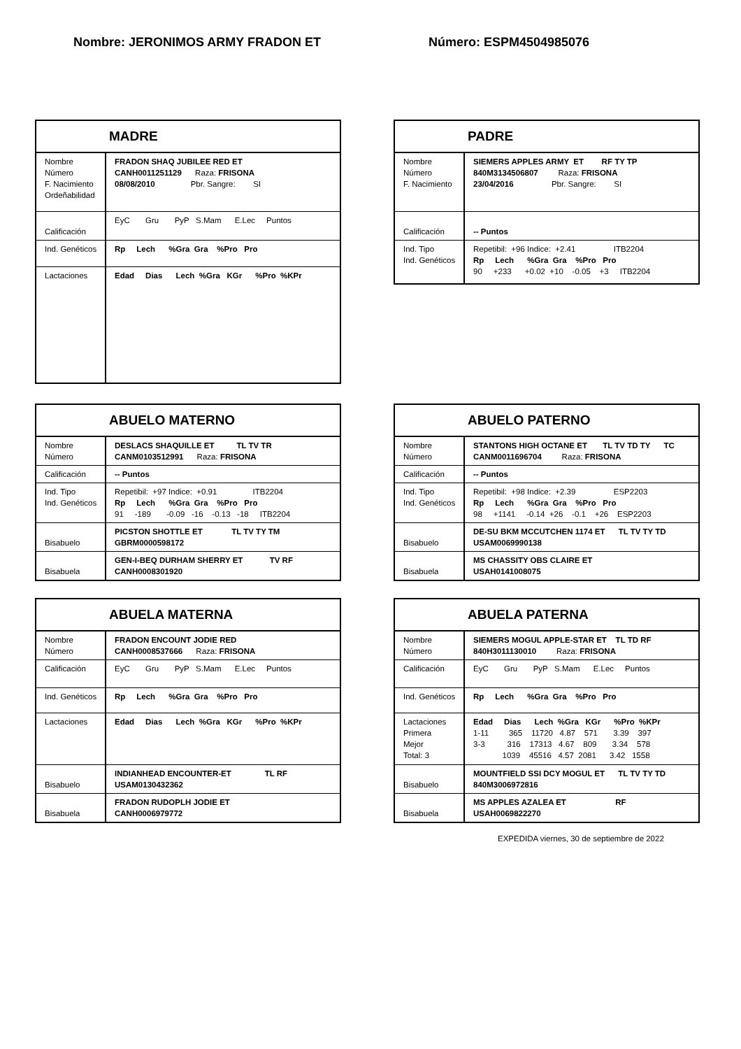Nombre: JERONIMOS ARMY FRADON ET Número: ESPM4504985076
| MADRE | |
| --- | --- |
| Nombre Número F. Nacimiento Ordeñabilidad | FRADON SHAQ JUBILEE RED ET CANH0011251129 Raza: FRISONA 08/08/2010 Pbr. Sangre: SI |
| Calificación | EyC Gru PyP S.Mam E.Lec Puntos |
| Ind. Genéticos | Rp Lech %Gra Gra %Pro Pro |
| Lactaciones | Edad Dias Lech %Gra KGr %Pro %KPr |
| PADRE | |
| --- | --- |
| Nombre Número F. Nacimiento | SIEMERS APPLES ARMY ET RF TY TP 840M3134506807 Raza: FRISONA 23/04/2016 Pbr. Sangre: SI |
| Calificación | -- Puntos |
| Ind. Tipo Ind. Genéticos | Repetibil: +96 Indice: +2.41 ITB2204 Rp Lech %Gra Gra %Pro Pro 90 +233 +0.02 +10 -0.05 +3 ITB2204 |
| ABUELO MATERNO | |
| --- | --- |
| Nombre Número | DESLACS SHAQUILLE ET TL TV TR CANM0103512991 Raza: FRISONA |
| Calificación | -- Puntos |
| Ind. Tipo Ind. Genéticos | Repetibil: +97 Indice: +0.91 ITB2204 Rp Lech %Gra Gra %Pro Pro 91 -189 -0.09 -16 -0.13 -18 ITB2204 |
| Bisabuelo | PICSTON SHOTTLE ET TL TV TY TM GBRM0000598172 |
| Bisabuela | GEN-I-BEQ DURHAM SHERRY ET TV RF CANH0008301920 |
| ABUELO PATERNO | |
| --- | --- |
| Nombre Número | STANTONS HIGH OCTANE ET TL TV TD TY TC CANM0011696704 Raza: FRISONA |
| Calificación | -- Puntos |
| Ind. Tipo Ind. Genéticos | Repetibil: +98 Indice: +2.39 ESP2203 Rp Lech %Gra Gra %Pro Pro 98 +1141 -0.14 +26 -0.1 +26 ESP2203 |
| Bisabuelo | DE-SU BKM MCCUTCHEN 1174 ET TL TV TY TD USAM0069990138 |
| Bisabuela | MS CHASSITY OBS CLAIRE ET USAH0141008075 |
| ABUELA MATERNA | |
| --- | --- |
| Nombre Número | FRADON ENCOUNT JODIE RED CANH0008537666 Raza: FRISONA |
| Calificación | EyC Gru PyP S.Mam E.Lec Puntos |
| Ind. Genéticos | Rp Lech %Gra Gra %Pro Pro |
| Lactaciones | Edad Dias Lech %Gra KGr %Pro %KPr |
| Bisabuelo | INDIANHEAD ENCOUNTER-ET TL RF USAM0130432362 |
| Bisabuela | FRADON RUDOPLH JODIE ET CANH0006979772 |
| ABUELA PATERNA | |
| --- | --- |
| Nombre Número | SIEMERS MOGUL APPLE-STAR ET TL TD RF 840H3011130010 Raza: FRISONA |
| Calificación | EyC Gru PyP S.Mam E.Lec Puntos |
| Ind. Genéticos | Rp Lech %Gra Gra %Pro Pro |
| Lactaciones Primera Mejor Total: 3 | Edad Dias Lech %Gra KGr %Pro %KPr 1-11 365 11720 4.87 571 3.39 397 3-3 316 17313 4.67 809 3.34 578 1039 45516 4.57 2081 3.42 1558 |
| Bisabuelo | MOUNTFIELD SSI DCY MOGUL ET TL TV TY TD 840M3006972816 |
| Bisabuela | MS APPLES AZALEA ET RF USAH0069822270 |
EXPEDIDA viernes, 30 de septiembre de 2022